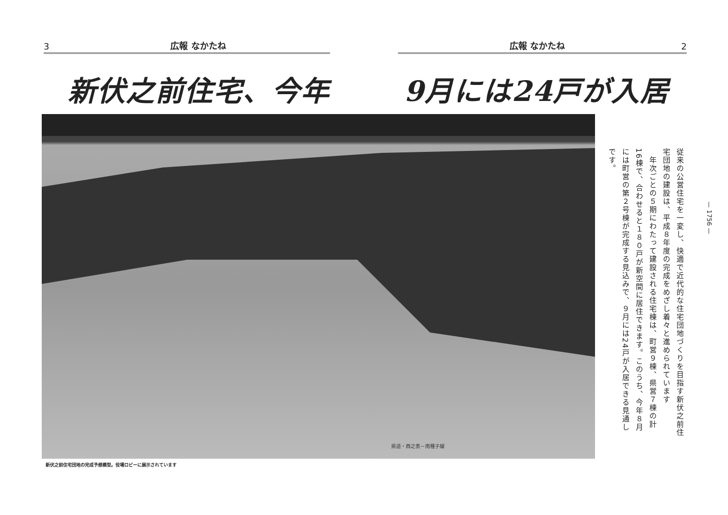3 広報 なかたね
広報 なかたね 2
新伏之前住宅、今年 9月には24戸が入居
県道・西之表－南種子線
新伏之前住宅団地の完成予想模型。役場ロビーに展示されています
従来の公営住宅を一変し、快適で近代的な住宅団地づくりを目指す新伏之前住宅団地の建設は、平成８年度の完成をめざし着々と進められています
　年次ごとの５期にわたって建設される住宅棟は、町営９棟、県営７棟の計16棟で、合わせると１８０戸が新空間に居住できます。このうち、今年８月には町営の第２号棟が完成する見込みで、９月には24戸が入居できる見通しです。
— 1756 —